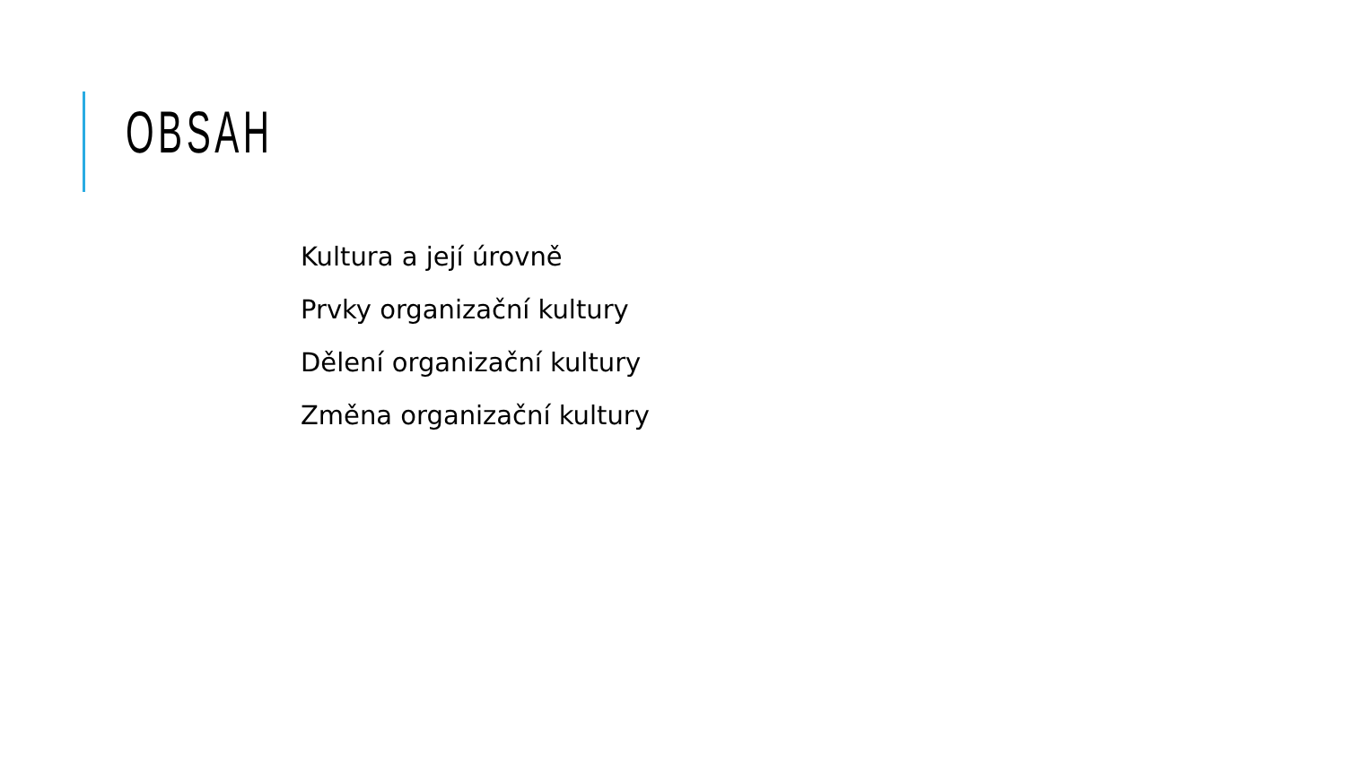OBSAH
Kultura a její úrovně
Prvky organizační kultury
Dělení organizační kultury
Změna organizační kultury